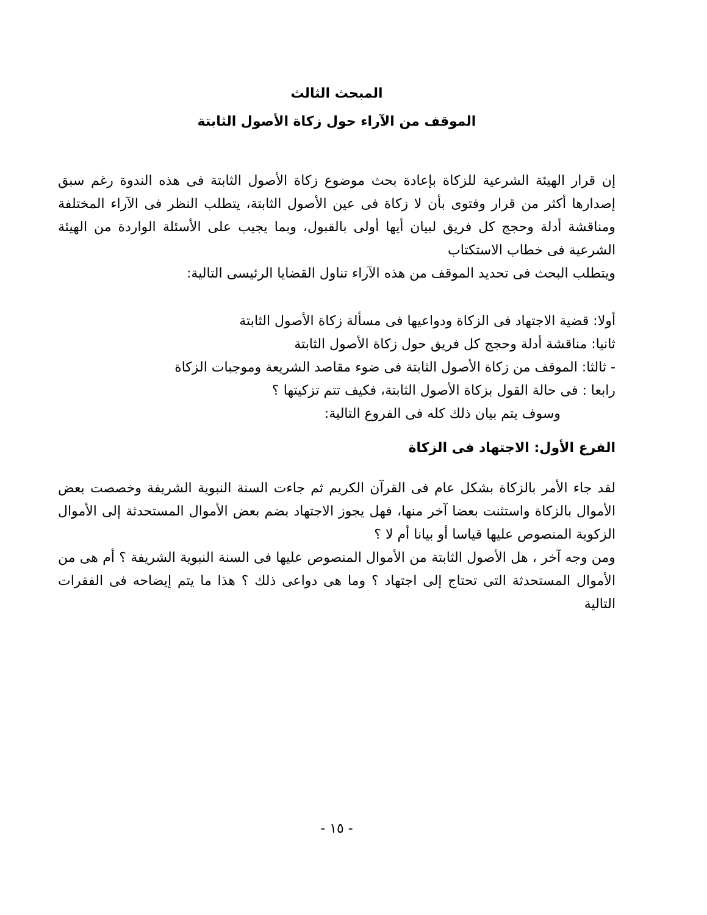المبحث الثالث
الموقف من الآراء حول زكاة الأصول الثابتة
إن قرار الهيئة الشرعية للزكاة بإعادة بحث موضوع زكاة الأصول الثابتة فى هذه الندوة رغم سبق إصدارها أكثر من قرار وفتوى بأن لا زكاة فى عين الأصول الثابتة، يتطلب النظر فى الآراء المختلفة ومناقشة أدلة وحجج كل فريق لبيان أيها أولى بالقبول، وبما يجيب على الأسئلة الواردة من الهيئة الشرعية فى خطاب الاستكتاب
ويتطلب البحث فى تحديد الموقف من هذه الآراء تناول القضايا الرئيسى التالية:
أولا: قضية الاجتهاد فى الزكاة ودواعيها فى مسألة زكاة الأصول الثابتة
ثانيا: مناقشة أدلة وحجج كل فريق حول زكاة الأصول الثابتة
- ثالثا: الموقف من زكاة الأصول الثابتة فى ضوء مقاصد الشريعة وموجبات الزكاة
رابعا : فى حالة القول بزكاة الأصول الثابتة، فكيف تتم تزكيتها ؟
وسوف يتم بيان ذلك كله فى الفروع التالية:
الفرع الأول: الاجتهاد فى الزكاة
لقد جاء الأمر بالزكاة بشكل عام فى القرآن الكريم ثم جاءت السنة النبوية الشريفة وخصصت بعض الأموال بالزكاة واستثنت بعضا آخر منها، فهل يجوز الاجتهاد بضم بعض الأموال المستحدثة إلى الأموال الزكوية المنصوص عليها قياسا أو بيانا أم لا ؟
ومن وجه آخر ، هل الأصول الثابتة من الأموال المنصوص عليها فى السنة النبوية الشريفة ؟ أم هى من الأموال المستحدثة التى تحتاج إلى اجتهاد ؟ وما هى دواعى ذلك ؟ هذا ما يتم إيضاحه فى الفقرات التالية
- ١٥ -